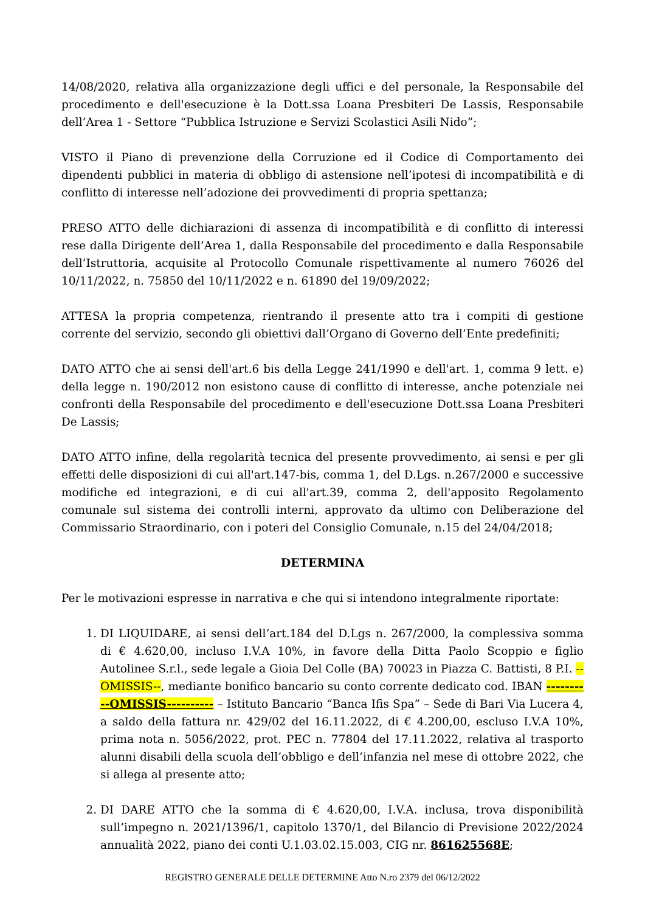14/08/2020, relativa alla organizzazione degli uffici e del personale, la Responsabile del procedimento e dell'esecuzione è la Dott.ssa Loana Presbiteri De Lassis, Responsabile dell’Area 1 - Settore “Pubblica Istruzione e Servizi Scolastici Asili Nido”;
VISTO il Piano di prevenzione della Corruzione ed il Codice di Comportamento dei dipendenti pubblici in materia di obbligo di astensione nell’ipotesi di incompatibilità e di conflitto di interesse nell’adozione dei provvedimenti di propria spettanza;
PRESO ATTO delle dichiarazioni di assenza di incompatibilità e di conflitto di interessi rese dalla Dirigente dell’Area 1, dalla Responsabile del procedimento e dalla Responsabile dell’Istruttoria, acquisite al Protocollo Comunale rispettivamente al numero 76026 del 10/11/2022, n. 75850 del 10/11/2022 e n. 61890 del 19/09/2022;
ATTESA la propria competenza, rientrando il presente atto tra i compiti di gestione corrente del servizio, secondo gli obiettivi dall’Organo di Governo dell’Ente predefiniti;
DATO ATTO che ai sensi dell'art.6 bis della Legge 241/1990 e dell'art. 1, comma 9 lett. e) della legge n. 190/2012 non esistono cause di conflitto di interesse, anche potenziale nei confronti della Responsabile del procedimento e dell'esecuzione Dott.ssa Loana Presbiteri De Lassis;
DATO ATTO infine, della regolarità tecnica del presente provvedimento, ai sensi e per gli effetti delle disposizioni di cui all'art.147-bis, comma 1, del D.Lgs. n.267/2000 e successive modifiche ed integrazioni, e di cui all'art.39, comma 2, dell'apposito Regolamento comunale sul sistema dei controlli interni, approvato da ultimo con Deliberazione del Commissario Straordinario, con i poteri del Consiglio Comunale, n.15 del 24/04/2018;
DETERMINA
Per le motivazioni espresse in narrativa e che qui si intendono integralmente riportate:
1. DI LIQUIDARE, ai sensi dell’art.184 del D.Lgs n. 267/2000, la complessiva somma di € 4.620,00, incluso I.V.A 10%, in favore della Ditta Paolo Scoppio e figlio Autolinee S.r.l., sede legale a Gioia Del Colle (BA) 70023 in Piazza C. Battisti, 8 P.I. --OMISSIS--, mediante bonifico bancario su conto corrente dedicato cod. IBAN ----------OMISSIS---------- – Istituto Bancario “Banca Ifis Spa” – Sede di Bari Via Lucera 4, a saldo della fattura nr. 429/02 del 16.11.2022, di € 4.200,00, escluso I.V.A 10%, prima nota n. 5056/2022, prot. PEC n. 77804 del 17.11.2022, relativa al trasporto alunni disabili della scuola dell’obbligo e dell’infanzia nel mese di ottobre 2022, che si allega al presente atto;
2. DI DARE ATTO che la somma di € 4.620,00, I.V.A. inclusa, trova disponibilità sull’impegno n. 2021/1396/1, capitolo 1370/1, del Bilancio di Previsione 2022/2024 annualità 2022, piano dei conti U.1.03.02.15.003, CIG nr. 861625568E;
REGISTRO GENERALE DELLE DETERMINE Atto N.ro 2379 del 06/12/2022